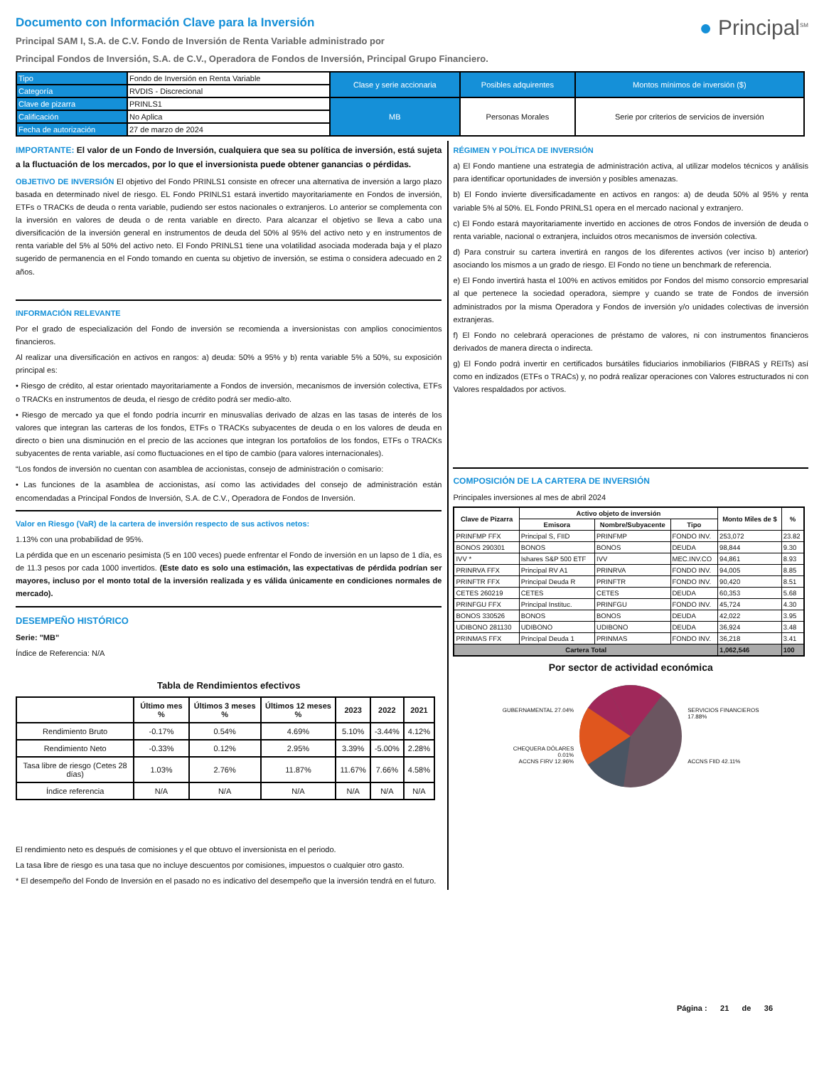Documento con Información Clave para la Inversión
Principal SAM I, S.A. de C.V. Fondo de Inversión de Renta Variable administrado por
Principal Fondos de Inversión, S.A. de C.V., Operadora de Fondos de Inversión, Principal Grupo Financiero.
● Principal<sup>SM</sup>
| Tipo | Fondo de Inversión en Renta Variable | Clase y serie accionaria | Posibles adquirentes | Montos mínimos de inversión ($) |
| Categoría | RVDIS - Discrecional | | | |
| Clave de pizarra | PRINLS1 | MB | Personas Morales | Serie por criterios de servicios de inversión |
| Calificación | No Aplica | | | |
| Fecha de autorización | 27 de marzo de 2024 | | | |
IMPORTANTE: El valor de un Fondo de Inversión, cualquiera que sea su política de inversión, está sujeta a la fluctuación de los mercados, por lo que el inversionista puede obtener ganancias o pérdidas.
OBJETIVO DE INVERSIÓN El objetivo del Fondo PRINLS1 consiste en ofrecer una alternativa de inversión a largo plazo basada en determinado nivel de riesgo. EL Fondo PRINLS1 estará invertido mayoritariamente en Fondos de inversión, ETFs o TRACKs de deuda o renta variable, pudiendo ser estos nacionales o extranjeros. Lo anterior se complementa con la inversión en valores de deuda o de renta variable en directo. Para alcanzar el objetivo se lleva a cabo una diversificación de la inversión general en instrumentos de deuda del 50% al 95% del activo neto y en instrumentos de renta variable del 5% al 50% del activo neto. El Fondo PRINLS1 tiene una volatilidad asociada moderada baja y el plazo sugerido de permanencia en el Fondo tomando en cuenta su objetivo de inversión, se estima o considera adecuado en 2 años.
INFORMACIÓN RELEVANTE
Por el grado de especialización del Fondo de inversión se recomienda a inversionistas con amplios conocimientos financieros.
Al realizar una diversificación en activos en rangos: a) deuda: 50% a 95% y b) renta variable 5% a 50%, su exposición principal es:
• Riesgo de crédito, al estar orientado mayoritariamente a Fondos de inversión, mecanismos de inversión colectiva, ETFs o TRACKs en instrumentos de deuda, el riesgo de crédito podrá ser medio-alto.
• Riesgo de mercado ya que el fondo podría incurrir en minusvalías derivado de alzas en las tasas de interés de los valores que integran las carteras de los fondos, ETFs o TRACKs subyacentes de deuda o en los valores de deuda en directo o bien una disminución en el precio de las acciones que integran los portafolios de los fondos, ETFs o TRACKs subyacentes de renta variable, así como fluctuaciones en el tipo de cambio (para valores internacionales).
“Los fondos de inversión no cuentan con asamblea de accionistas, consejo de administración o comisario:
• Las funciones de la asamblea de accionistas, así como las actividades del consejo de administración están encomendadas a Principal Fondos de Inversión, S.A. de C.V., Operadora de Fondos de Inversión.
Valor en Riesgo (VaR) de la cartera de inversión respecto de sus activos netos:
1.13% con una probabilidad de 95%.
La pérdida que en un escenario pesimista (5 en 100 veces) puede enfrentar el Fondo de inversión en un lapso de 1 día, es de 11.3 pesos por cada 1000 invertidos. (Este dato es solo una estimación, las expectativas de pérdida podrían ser mayores, incluso por el monto total de la inversión realizada y es válida únicamente en condiciones normales de mercado).
DESEMPEÑO HISTÓRICO
Serie: "MB"
Índice de Referencia: N/A
Tabla de Rendimientos efectivos
| | Último mes % | Últimos 3 meses % | Últimos 12 meses % | 2023 | 2022 | 2021 |
| --- | --- | --- | --- | --- | --- | --- |
| Rendimiento Bruto | -0.17% | 0.54% | 4.69% | 5.10% | -3.44% | 4.12% |
| Rendimiento Neto | -0.33% | 0.12% | 2.95% | 3.39% | -5.00% | 2.28% |
| Tasa libre de riesgo (Cetes 28 días) | 1.03% | 2.76% | 11.87% | 11.67% | 7.66% | 4.58% |
| Índice referencia | N/A | N/A | N/A | N/A | N/A | N/A |
El rendimiento neto es después de comisiones y el que obtuvo el inversionista en el periodo.
La tasa libre de riesgo es una tasa que no incluye descuentos por comisiones, impuestos o cualquier otro gasto.
* El desempeño del Fondo de Inversión en el pasado no es indicativo del desempeño que la inversión tendrá en el futuro.
RÉGIMEN Y POLÍTICA DE INVERSIÓN
a) El Fondo mantiene una estrategia de administración activa, al utilizar modelos técnicos y análisis para identificar oportunidades de inversión y posibles amenazas.
b) El Fondo invierte diversificadamente en activos en rangos: a) de deuda 50% al 95% y renta variable 5% al 50%. EL Fondo PRINLS1 opera en el mercado nacional y extranjero.
c) El Fondo estará mayoritariamente invertido en acciones de otros Fondos de inversión de deuda o renta variable, nacional o extranjera, incluidos otros mecanismos de inversión colectiva.
d) Para construir su cartera invertirá en rangos de los diferentes activos (ver inciso b) anterior) asociando los mismos a un grado de riesgo. El Fondo no tiene un benchmark de referencia.
e) El Fondo invertirá hasta el 100% en activos emitidos por Fondos del mismo consorcio empresarial al que pertenece la sociedad operadora, siempre y cuando se trate de Fondos de inversión administrados por la misma Operadora y Fondos de inversión y/o unidades colectivas de inversión extranjeras.
f) El Fondo no celebrará operaciones de préstamo de valores, ni con instrumentos financieros derivados de manera directa o indirecta.
g) El Fondo podrá invertir en certificados bursátiles fiduciarios inmobiliarios (FIBRAS y REITs) así como en indizados (ETFs o TRACs) y, no podrá realizar operaciones con Valores estructurados ni con Valores respaldados por activos.
COMPOSICIÓN DE LA CARTERA DE INVERSIÓN
Principales inversiones al mes de abril 2024
| Clave de Pizarra | Activo objeto de inversión | | | Monto Miles de $ | % |
| --- | --- | --- | --- | --- | --- |
| | Emisora | Nombre/Subyacente | Tipo | | |
| PRINFMP FFX | Principal S, FIID | PRINFMP | FONDO INV. | 253,072 | 23.82 |
| BONOS 290301 | BONOS | BONOS | DEUDA | 98,844 | 9.30 |
| IVV * | Ishares S&P 500 ETF | IVV | MEC.INV.CO | 94,861 | 8.93 |
| PRINRVA FFX | Principal RV A1 | PRINRVA | FONDO INV. | 94,005 | 8.85 |
| PRINFTR FFX | Principal Deuda R | PRINFTR | FONDO INV. | 90,420 | 8.51 |
| CETES 260219 | CETES | CETES | DEUDA | 60,353 | 5.68 |
| PRINFGU FFX | Principal Instituc. | PRINFGU | FONDO INV. | 45,724 | 4.30 |
| BONOS 330526 | BONOS | BONOS | DEUDA | 42,022 | 3.95 |
| UDIBONO 281130 | UDIBONO | UDIBONO | DEUDA | 36,924 | 3.48 |
| PRINMAS FFX | Principal Deuda 1 | PRINMAS | FONDO INV. | 36,218 | 3.41 |
| Cartera Total | | | | 1,062,546 | 100 |
Por sector de actividad económica
GUBERNAMENTAL 27.04%
CHEQUERA DÓLARES 0.01%
ACCNS FIRV 12.96%
SERVICIOS FINANCIEROS 17.88%
ACCNS FIID 42.11%
Página : 21 de 36